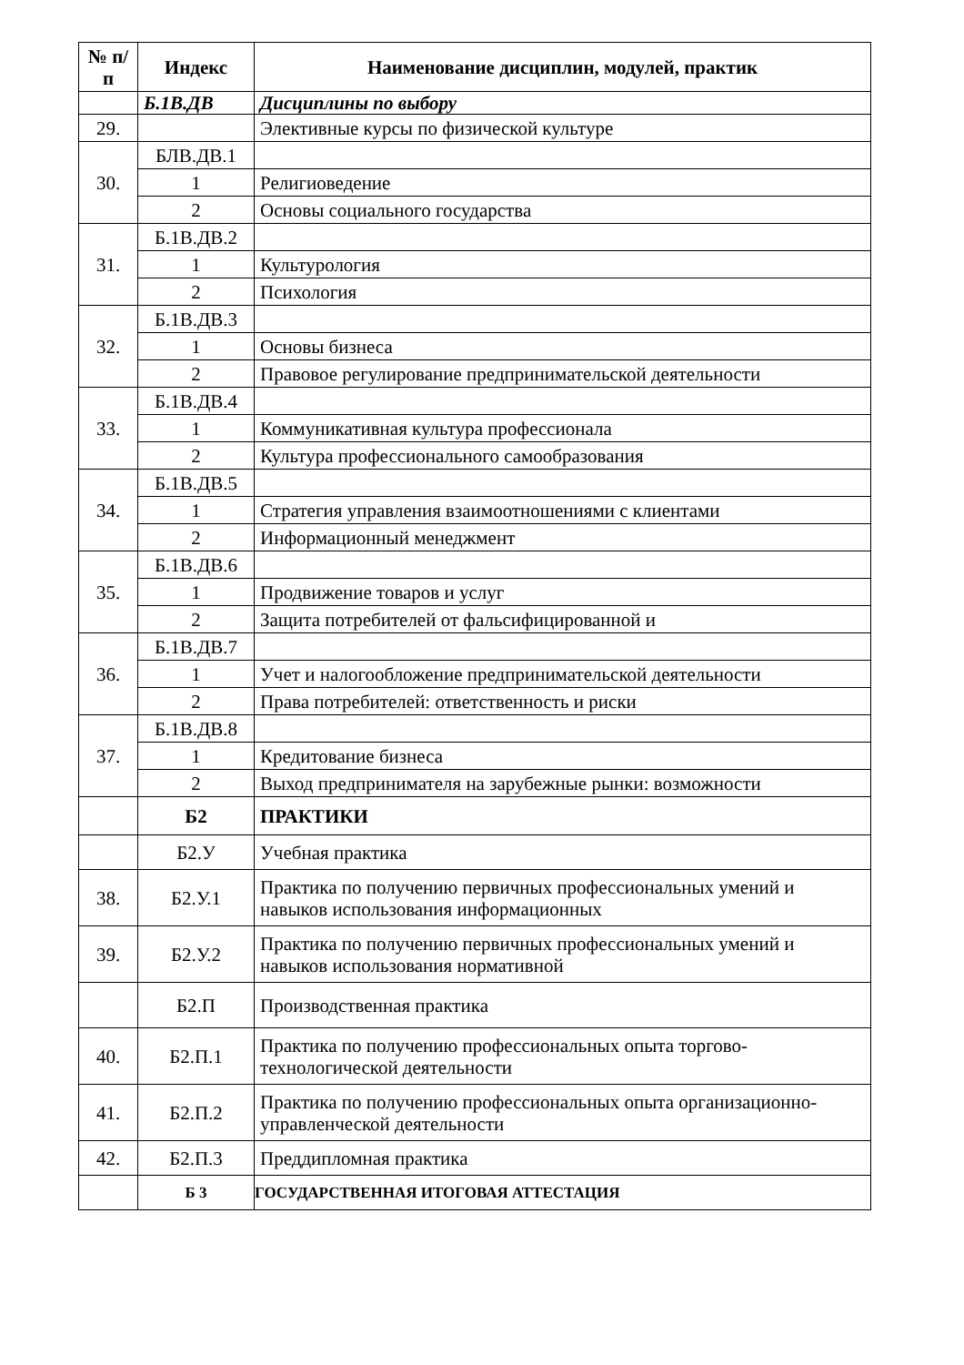| № п/п | Индекс | Наименование дисциплин, модулей, практик |
| --- | --- | --- |
| | Б.1В.ДВ | Дисциплины по выбору |
| 29. | | Элективные курсы по физической культуре |
| 30. | БЛВ.ДВ.1 | |
| | 1 | Религиоведение |
| | 2 | Основы социального государства |
| 31. | Б.1В.ДВ.2 | |
| | 1 | Культурология |
| | 2 | Психология |
| 32. | Б.1В.ДВ.3 | |
| | 1 | Основы бизнеса |
| | 2 | Правовое регулирование предпринимательской деятельности |
| 33. | Б.1В.ДВ.4 | |
| | 1 | Коммуникативная культура профессионала |
| | 2 | Культура профессионального самообразования |
| 34. | Б.1В.ДВ.5 | |
| | 1 | Стратегия управления взаимоотношениями с клиентами |
| | 2 | Информационный менеджмент |
| 35. | Б.1В.ДВ.6 | |
| | 1 | Продвижение товаров и услуг |
| | 2 | Защита потребителей от фальсифицированной и |
| 36. | Б.1В.ДВ.7 | |
| | 1 | Учет и налогообложение предпринимательской деятельности |
| | 2 | Права потребителей: ответственность и риски |
| 37. | Б.1В.ДВ.8 | |
| | 1 | Кредитование бизнеса |
| | 2 | Выход предпринимателя на зарубежные рынки: возможности |
| | Б2 | ПРАКТИКИ |
| | Б2.У | Учебная практика |
| 38. | Б2.У.1 | Практика по получению первичных профессиональных умений и навыков использования информационных |
| 39. | Б2.У.2 | Практика по получению первичных профессиональных умений и навыков использования нормативной |
| | Б2.П | Производственная практика |
| 40. | Б2.П.1 | Практика по получению профессиональных опыта торгово-технологической деятельности |
| 41. | Б2.П.2 | Практика по получению профессиональных опыта организационно-управленческой деятельности |
| 42. | Б2.П.3 | Преддипломная практика |
| | Б 3 | ГОСУДАРСТВЕННАЯ ИТОГОВАЯ АТТЕСТАЦИЯ |